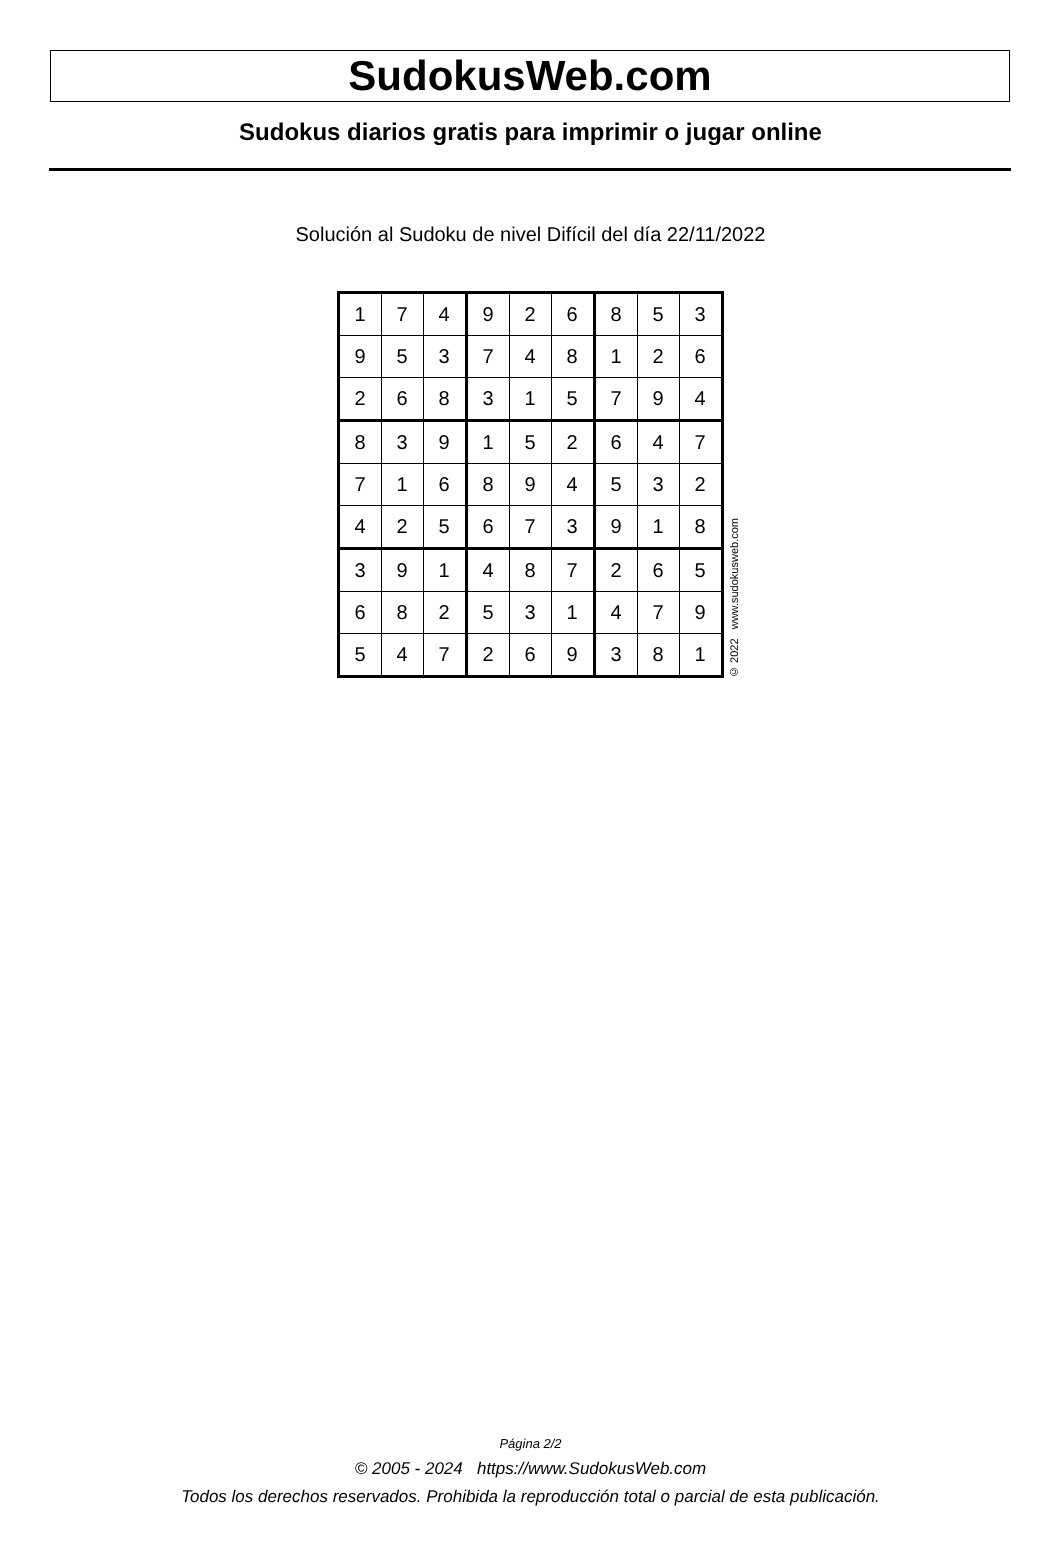SudokusWeb.com
Sudokus diarios gratis para imprimir o jugar online
Solución al Sudoku de nivel Difícil del día 22/11/2022
| 1 | 7 | 4 | 9 | 2 | 6 | 8 | 5 | 3 |
| 9 | 5 | 3 | 7 | 4 | 8 | 1 | 2 | 6 |
| 2 | 6 | 8 | 3 | 1 | 5 | 7 | 9 | 4 |
| 8 | 3 | 9 | 1 | 5 | 2 | 6 | 4 | 7 |
| 7 | 1 | 6 | 8 | 9 | 4 | 5 | 3 | 2 |
| 4 | 2 | 5 | 6 | 7 | 3 | 9 | 1 | 8 |
| 3 | 9 | 1 | 4 | 8 | 7 | 2 | 6 | 5 |
| 6 | 8 | 2 | 5 | 3 | 1 | 4 | 7 | 9 |
| 5 | 4 | 7 | 2 | 6 | 9 | 3 | 8 | 1 |
© 2022 www.sudokusweb.com
Página 2/2
© 2005 - 2024 https://www.SudokusWeb.com
Todos los derechos reservados. Prohibida la reproducción total o parcial de esta publicación.